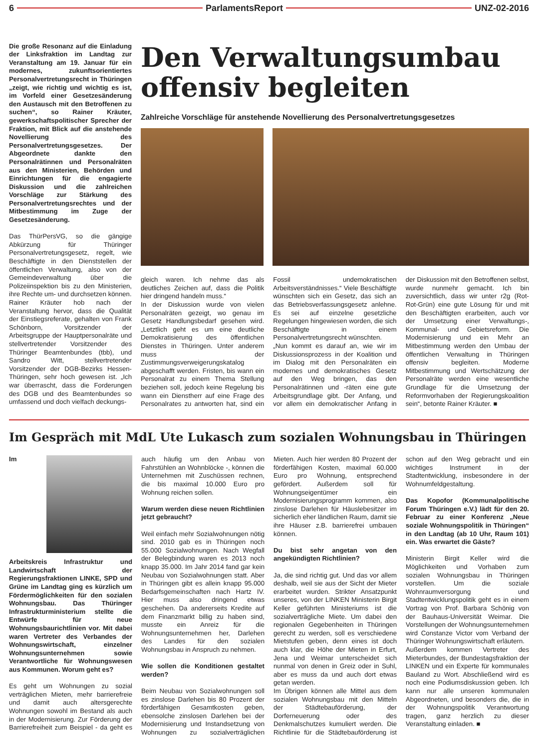6 ParlamentsReport UNZ-02-2016
Die große Resonanz auf die Einladung der Linksfraktion im Landtag zur Veranstaltung am 19. Januar für ein modernes, zukunftsorientiertes Personalvertretungsrecht in Thüringen „zeigt, wie richtig und wichtig es ist, im Vorfeld einer Gesetzesänderung den Austausch mit den Betroffenen zu suchen“, so Rainer Kräuter, gewerkschaftspolitischer Sprecher der Fraktion, mit Blick auf die anstehende Novellierung des Personalvertretungsgesetzes. Der Abgeordnete dankte den Personalrätinnen und Personalräten aus den Ministerien, Behörden und Einrichtungen für die engagierte Diskussion und die zahlreichen Vorschläge zur Stärkung des Personalvertretungsrechtes und der Mitbestimmung im Zuge der Gesetzesänderung.
Das ThürPersVG, so die gängige Abkürzung für Thüringer Personalvertretungsgesetz, regelt, wie Beschäftigte in den Dienststellen der öffentlichen Verwaltung, also von der Gemeindeverwaltung über die Polizeiinspektion bis zu den Ministerien, ihre Rechte um- und durchsetzen können.
Rainer Kräuter hob nach der Veranstaltung hervor, dass die Qualität der Einstiegsreferate, gehalten von Frank Schönborn, Vorsitzender der Arbeitsgruppe der Hauptpersonalräte und stellvertretender Vorsitzender des Thüringer Beamtenbundes (tbb), und Sandro Witt, stellvertretender Vorsitzender der DGB-Bezirks Hessen-Thüringen, sehr hoch gewesen ist. „Ich war überrascht, dass die Forderungen des DGB und des Beamtenbundes so umfassend und doch vielfach deckungs-
Den Verwaltungsumbau offensiv begleiten
Zahlreiche Vorschläge für anstehende Novellierung des Personalvertretungsgesetzes
gleich waren. Ich nehme das als deutliches Zeichen auf, dass die Politik hier dringend handeln muss.“
In der Diskussion wurde von vielen Personalräten gezeigt, wo genau im Gesetz Handlungsbedarf gesehen wird. „Letztlich geht es um eine deutliche Demokratisierung des öffentlichen Dienstes in Thüringen. Unter anderem muss der Zustimmungsverweigerungskatalog abgeschafft werden. Fristen, bis wann ein Personalrat zu einem Thema Stellung beziehen soll, jedoch keine Regelung bis wann ein Dienstherr auf eine Frage des Personalrates zu antworten hat, sind ein Fossil undemokratischen Arbeitsverständnisses.“ Viele Beschäftigte wünschten sich ein Gesetz, das sich an das Betriebsverfassungsgesetz anlehne. Es sei auf einzelne gesetzliche Regelungen hingewiesen worden, die sich Beschäftigte in einem Personalvertretungsrecht wünschten.
„Nun kommt es darauf an, wie wir im Diskussionsprozess in der Koalition und im Dialog mit den Personalräten ein modernes und demokratisches Gesetz auf den Weg bringen, das den Personalrätinnen und -räten eine gute Arbeitsgrundlage gibt. Der Anfang, und vor allem ein demokratischer Anfang in der Diskussion mit den Betroffenen selbst, wurde nunmehr gemacht. Ich bin zuversichtlich, dass wir unter r2g (Rot-Rot-Grün) eine gute Lösung für und mit den Beschäftigten erarbeiten, auch vor der Umsetzung einer Verwaltungs-, Kommunal- und Gebietsreform. Die Modernisierung und ein Mehr an Mitbestimmung werden den Umbau der öffentlichen Verwaltung in Thüringen offensiv begleiten. Moderne Mitbestimmung und Wertschätzung der Personalräte werden eine wesentliche Grundlage für die Umsetzung der Reformvorhaben der Regierungskoalition sein“, betonte Rainer Kräuter. ■
Im Gespräch mit MdL Ute Lukasch zum sozialen Wohnungsbau in Thüringen
Im Arbeitskreis Infrastruktur und Landwirtschaft der Regierungsfraktionen LINKE, SPD und Grüne im Landtag ging es kürzlich um Fördermöglichkeiten für den sozialen Wohnungsbau. Das Thüringer Infrastrukturministerium stellte die Entwürfe für neue Wohnungsbaurichtlinien vor. Mit dabei waren Vertreter des Verbandes der Wohnungswirtschaft, einzelner Wohnungsunternehmen sowie Verantwortliche für Wohnungswesen aus Kommunen. Worum geht es?
Es geht um Wohnungen zu sozial verträglichen Mieten, mehr barrierefreie und damit auch altersgerechte Wohnungen sowohl im Bestand als auch in der Modernisierung. Zur Förderung der Barrierefreiheit zum Beispiel - da geht es auch häufig um den Anbau von Fahrstühlen an Wohnblöcke -, können die Unternehmen mit Zuschüssen rechnen, die bis maximal 10.000 Euro pro Wohnung reichen sollen.
Warum werden diese neuen Richtlinien jetzt gebraucht?
Weil einfach mehr Sozialwohnungen nötig sind. 2010 gab es in Thüringen noch 55.000 Sozialwohnungen. Nach Wegfall der Belegbindung waren es 2013 noch knapp 35.000. Im Jahr 2014 fand gar kein Neubau von Sozialwohnungen statt. Aber in Thüringen gibt es allein knapp 95.000 Bedarfsgemeinschaften nach Hartz IV. Hier muss also dringend etwas geschehen. Da andererseits Kredite auf dem Finanzmarkt billig zu haben sind, musste ein Anreiz für die Wohnungsunternehmen her, Darlehen des Landes für den sozialen Wohnungsbau in Anspruch zu nehmen.
Wie sollen die Konditionen gestaltet werden?
Beim Neubau von Sozialwohnungen soll es zinslose Darlehen bis 80 Prozent der förderfähigen Gesamtkosten geben, ebensolche zinslosen Darlehen bei der Modernisierung und Instandsetzung von Wohnungen zu sozialverträglichen Mieten. Auch hier werden 80 Prozent der förderfähigen Kosten, maximal 60.000 Euro pro Wohnung, entsprechend gefördert. Außerdem soll für Wohnungseigentümer ein Modernisierungsprogramm kommen, also zinslose Darlehen für Häuslebesitzer im sicherlich eher ländlichen Raum, damit sie ihre Häuser z.B. barrierefrei umbauen können.
Du bist sehr angetan von den angekündigten Richtlinien?
Ja, die sind richtig gut. Und das vor allem deshalb, weil sie aus der Sicht der Mieter erarbeitet wurden. Strikter Ansatzpunkt unseres, von der LINKEN Ministerin Birgit Keller geführten Ministeriums ist die sozialverträgliche Miete. Um dabei den regionalen Gegebenheiten in Thüringen gerecht zu werden, soll es verschiedene Mietstufen geben, denn eines ist doch auch klar, die Höhe der Mieten in Erfurt, Jena und Weimar unterscheidet sich nunmal von denen in Greiz oder in Suhl, aber es muss da und auch dort etwas getan werden.
Im Übrigen können alle Mittel aus dem sozialen Wohnungsbau mit den Mitteln der Städtebauförderung, der Dorferneuerung oder des Denkmalschutzes kumuliert werden. Die Richtlinie für die Städtebauförderung ist schon auf den Weg gebracht und ein wichtiges Instrument in der Stadtentwicklung, insbesondere in der Wohnumfeldgestaltung.
Das Kopofor (Kommunalpolitische Forum Thüringen e.V.) lädt für den 20. Februar zu einer Konferenz „Neue soziale Wohnungspolitik in Thüringen“ in den Landtag (ab 10 Uhr, Raum 101) ein. Was erwartet die Gäste?
Ministerin Birgit Keller wird die Möglichkeiten und Vorhaben zum sozialen Wohnungsbau in Thüringen vorstellen. Um die soziale Wohnraumversorgung und Stadtentwicklungspolitik geht es in einem Vortrag von Prof. Barbara Schönig von der Bauhaus-Universität Weimar. Die Vorstellungen der Wohnungsunternehmen wird Constanze Victor vom Verband der Thüringer Wohnungswirtschaft erläutern.
Außerdem kommen Vertreter des Mieterbundes, der Bundestagsfraktion der LINKEN und ein Experte für kommunales Bauland zu Wort. Abschließend wird es noch eine Podiumsdiskussion geben. Ich kann nur alle unseren kommunalen Abgeordneten, und besonders die, die in der Wohnungspolitik Verantwortung tragen, ganz herzlich zu dieser Veranstaltung einladen. ■